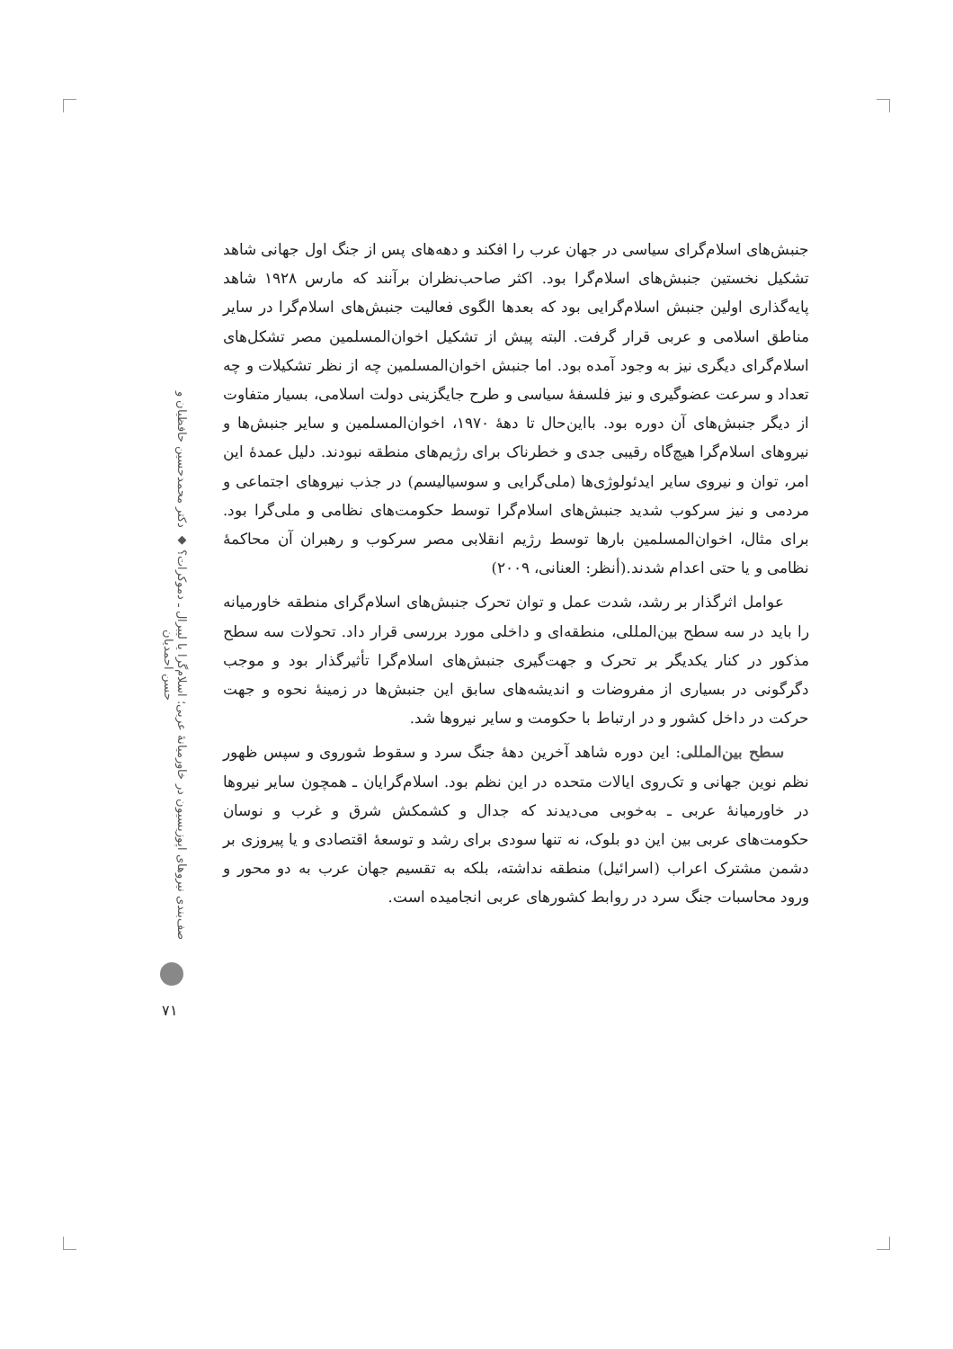جنبش‌های اسلام‌گرای سیاسی در جهان عرب را افکند و دهه‌های پس از جنگ اول جهانی شاهد تشکیل نخستین جنبش‌های اسلام‌گرا بود. اکثر صاحب‌نظران برآنند که مارس ۱۹۲۸ شاهد پایه‌گذاری اولین جنبش اسلام‌گرایی بود که بعدها الگوی فعالیت جنبش‌های اسلام‌گرا در سایر مناطق اسلامی و عربی قرار گرفت. البته پیش از تشکیل اخوان‌المسلمین مصر تشکل‌های اسلام‌گرای دیگری نیز به وجود آمده بود. اما جنبش اخوان‌المسلمین چه از نظر تشکیلات و چه تعداد و سرعت عضوگیری و نیز فلسفهٔ سیاسی و طرح جایگزینی دولت اسلامی، بسیار متفاوت از دیگر جنبش‌های آن دوره بود. بااین‌حال تا دههٔ ۱۹۷۰، اخوان‌المسلمین و سایر جنبش‌ها و نیروهای اسلام‌گرا هیچ‌گاه رقیبی جدی و خطرناک برای رژیم‌های منطقه نبودند. دلیل عمدهٔ این امر، توان و نیروی سایر ایدئولوژی‌ها (ملی‌گرایی و سوسیالیسم) در جذب نیروهای اجتماعی و مردمی و نیز سرکوب شدید جنبش‌های اسلام‌گرا توسط حکومت‌های نظامی و ملی‌گرا بود. برای مثال، اخوان‌المسلمین بارها توسط رژیم انقلابی مصر سرکوب و رهبران آن محاکمهٔ نظامی و یا حتی اعدام شدند.(أنظر: العنانی، ۲۰۰۹)
عوامل اثرگذار بر رشد، شدت عمل و توان تحرک جنبش‌های اسلام‌گرای منطقه خاورمیانه را باید در سه سطح بین‌المللی، منطقه‌ای و داخلی مورد بررسی قرار داد. تحولات سه سطح مذکور در کنار یکدیگر بر تحرک و جهت‌گیری جنبش‌های اسلام‌گرا تأثیرگذار بود و موجب دگرگونی در بسیاری از مفروضات و اندیشه‌های سابق این جنبش‌ها در زمینهٔ نحوه و جهت حرکت در داخل کشور و در ارتباط با حکومت و سایر نیروها شد.
سطح بین‌المللی: این دوره شاهد آخرین دههٔ جنگ سرد و سقوط شوروی و سپس ظهور نظم نوین جهانی و تک‌روی ایالات متحده در این نظم بود. اسلام‌گرایان ـ همچون سایر نیروها در خاورمیانهٔ عربی ـ به‌خوبی می‌دیدند که جدال و کشمکش شرق و غرب و نوسان حکومت‌های عربی بین این دو بلوک، نه تنها سودی برای رشد و توسعهٔ اقتصادی و یا پیروزی بر دشمن مشترک اعراب (اسرائیل) منطقه نداشته، بلکه به تقسیم جهان عرب به دو محور و ورود محاسبات جنگ سرد در روابط کشورهای عربی انجامیده است.
صف‌بندی نیروهای اپوزیسیون در خاورمیانهٔ عربی؛ اسلام‌گرا یا لیبرال ـ دموکرات؟ ◆ دکتر محمدحسین حافظیان و حسن احمدیان
۷۱